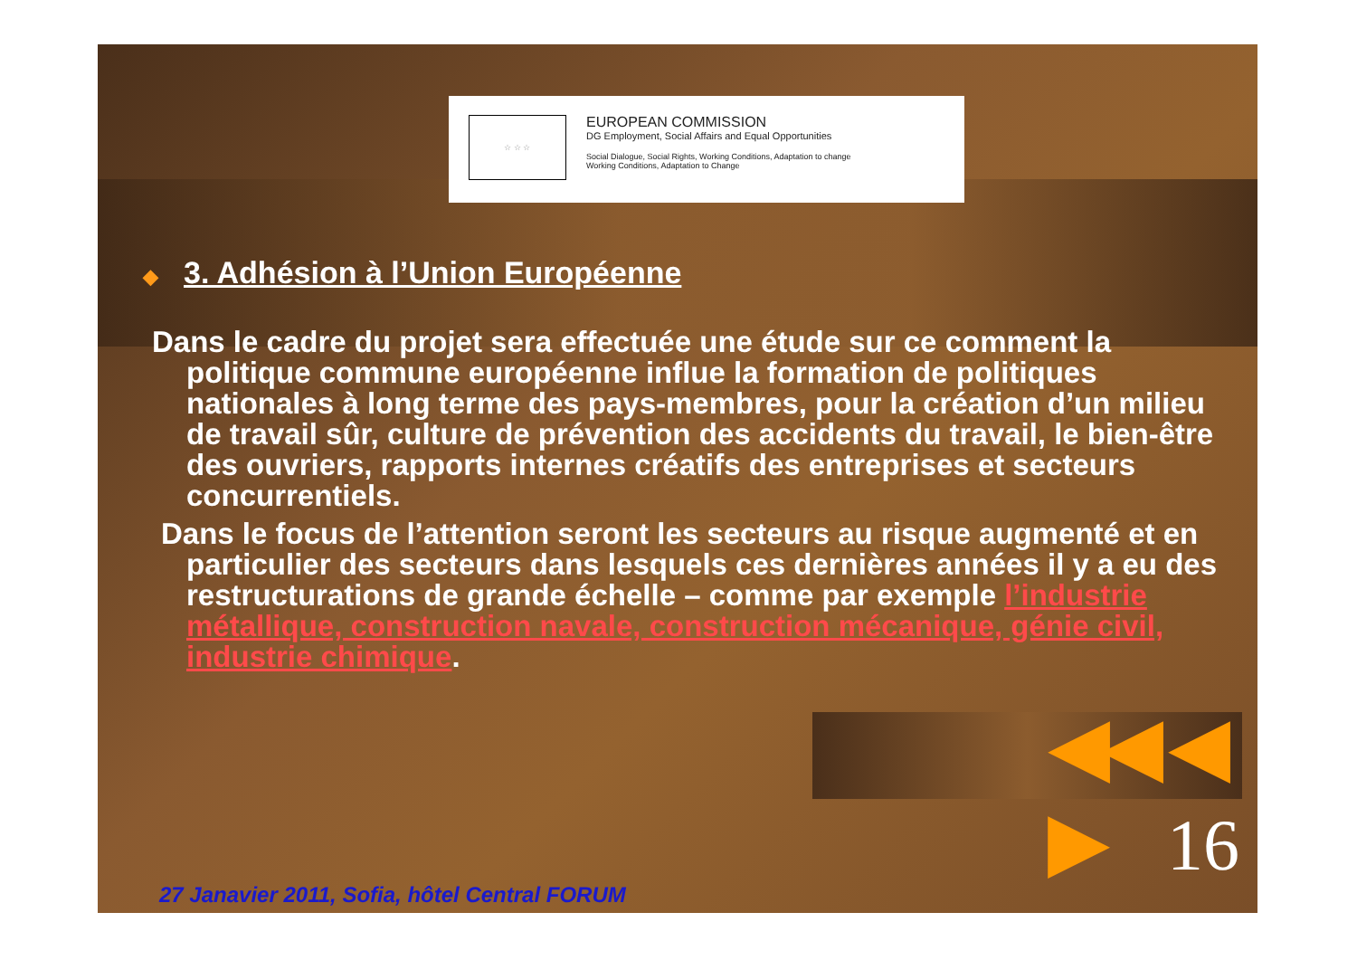☆ ☆ ☆
EUROPEAN COMMISSION
DG Employment, Social Affairs and Equal Opportunities
Social Dialogue, Social Rights, Working Conditions, Adaptation to change
Working Conditions, Adaptation to Change
◆ 3. Adhésion à l’Union Européenne
Dans le cadre du projet sera effectuée une étude sur ce comment la politique commune européenne influe la formation de politiques nationales à long terme des pays-membres, pour la création d’un milieu de travail sûr, culture de prévention des accidents du travail, le bien-être des ouvriers, rapports internes créatifs des entreprises et secteurs concurrentiels.
Dans le focus de l’attention seront les secteurs au risque augmenté et en particulier des secteurs dans lesquels ces dernières années il y a eu des restructurations de grande échelle – comme par exemple l’industrie métallique, construction navale, construction mécanique, génie civil, industrie chimique.
◀◀ ◀ ▶
16
27 Janavier 2011, Sofia, hôtel Central FORUM